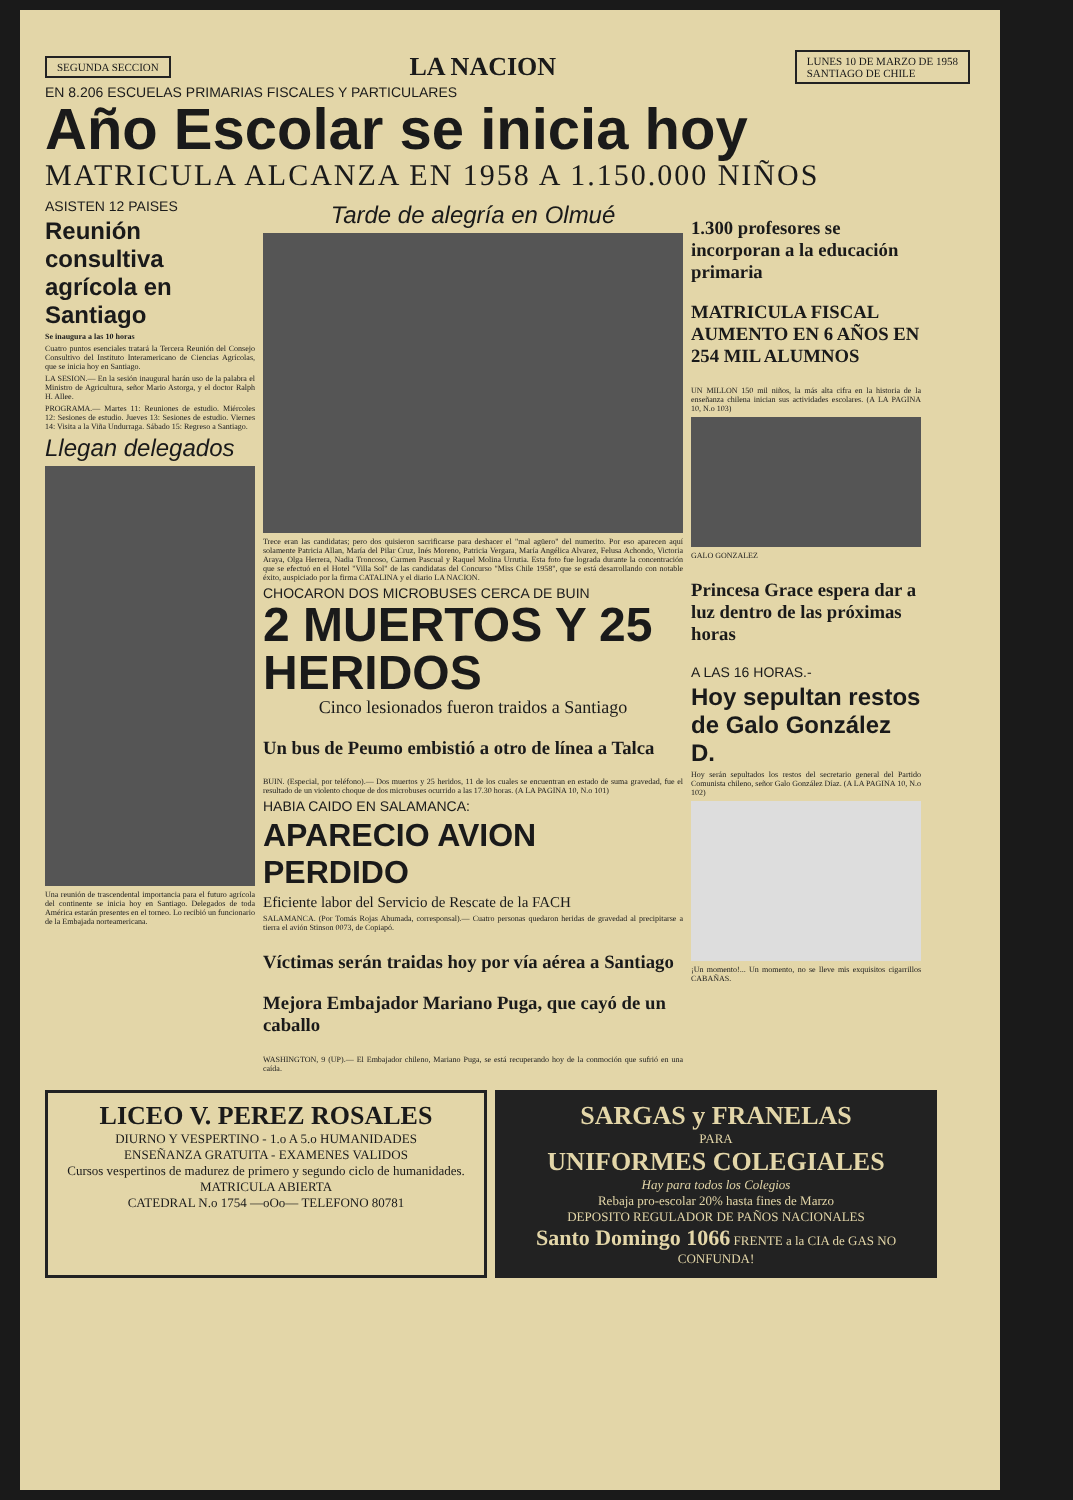SEGUNDA SECCION
LA NACION
LUNES 10 DE MARZO DE 1958
SANTIAGO DE CHILE
EN 8.206 ESCUELAS PRIMARIAS FISCALES Y PARTICULARES
Año Escolar se inicia hoy
MATRICULA ALCANZA EN 1958 A 1.150.000 NIÑOS
ASISTEN 12 PAISES
Reunión consultiva agrícola en Santiago
Se inaugura a las 10 horas
Cuatro puntos esenciales tratará la Tercera Reunión del Consejo Consultivo del Instituto Interamericano de Ciencias Agrícolas, que se inicia hoy en Santiago.
LA SESION.— En la sesión inaugural harán uso de la palabra el Ministro de Agricultura, señor Mario Astorga, y el doctor Ralph H. Allee.
PROGRAMA.— Martes 11: Reuniones de estudio. Miércoles 12: Sesiones de estudio. Jueves 13: Sesiones de estudio. Viernes 14: Visita a la Viña Undurraga. Sábado 15: Regreso a Santiago.
Llegan delegados
Una reunión de trascendental importancia para el futuro agrícola del continente se inicia hoy en Santiago. Delegados de toda América estarán presentes en el torneo. Lo recibió un funcionario de la Embajada norteamericana.
Tarde de alegría en Olmué
Trece eran las candidatas; pero dos quisieron sacrificarse para deshacer el "mal agüero" del numerito. Por eso aparecen aquí solamente Patricia Allan, María del Pilar Cruz, Inés Moreno, Patricia Vergara, María Angélica Alvarez, Felusa Achondo, Victoria Araya, Olga Herrera, Nadia Troncoso, Carmen Pascual y Raquel Molina Urrutia. Esta foto fue lograda durante la concentración que se efectuó en el Hotel "Villa Sol" de las candidatas del Concurso "Miss Chile 1958", que se está desarrollando con notable éxito, auspiciado por la firma CATALINA y el diario LA NACION.
CHOCARON DOS MICROBUSES CERCA DE BUIN
2 MUERTOS Y 25 HERIDOS
Cinco lesionados fueron traidos a Santiago
Un bus de Peumo embistió a otro de línea a Talca
BUIN. (Especial, por teléfono).— Dos muertos y 25 heridos, 11 de los cuales se encuentran en estado de suma gravedad, fue el resultado de un violento choque de dos microbuses ocurrido a las 17.30 horas. (A LA PAGINA 10, N.o 101)
HABIA CAIDO EN SALAMANCA:
APARECIO AVION PERDIDO
Eficiente labor del Servicio de Rescate de la FACH
SALAMANCA. (Por Tomás Rojas Ahumada, corresponsal).— Cuatro personas quedaron heridas de gravedad al precipitarse a tierra el avión Stinson 0073, de Copiapó.
Víctimas serán traidas hoy por vía aérea a Santiago
Mejora Embajador Mariano Puga, que cayó de un caballo
WASHINGTON, 9 (UP).— El Embajador chileno, Mariano Puga, se está recuperando hoy de la conmoción que sufrió en una caída.
1.300 profesores se incorporan a la educación primaria
MATRICULA FISCAL AUMENTO EN 6 AÑOS EN 254 MIL ALUMNOS
UN MILLON 150 mil niños, la más alta cifra en la historia de la enseñanza chilena inician sus actividades escolares. (A LA PAGINA 10, N.o 103)
GALO GONZALEZ
Princesa Grace espera dar a luz dentro de las próximas horas
A LAS 16 HORAS.-
Hoy sepultan restos de Galo González D.
Hoy serán sepultados los restos del secretario general del Partido Comunista chileno, señor Galo González Díaz. (A LA PAGINA 10, N.o 102)
¡Un momento!... Un momento, no se lleve mis exquisitos cigarrillos CABAÑAS.
LICEO V. PEREZ ROSALES
DIURNO Y VESPERTINO - 1.o A 5.o HUMANIDADES
ENSEÑANZA GRATUITA - EXAMENES VALIDOS
Cursos vespertinos de madurez de primero y segundo ciclo de humanidades.
MATRICULA ABIERTA
CATEDRAL N.o 1754 —oOo— TELEFONO 80781
SARGAS y FRANELAS
PARA
UNIFORMES COLEGIALES
Hay para todos los Colegios
Rebaja pro-escolar 20% hasta fines de Marzo
DEPOSITO REGULADOR DE PAÑOS NACIONALES
Santo Domingo 1066 FRENTE a la CIA de GAS NO CONFUNDA!